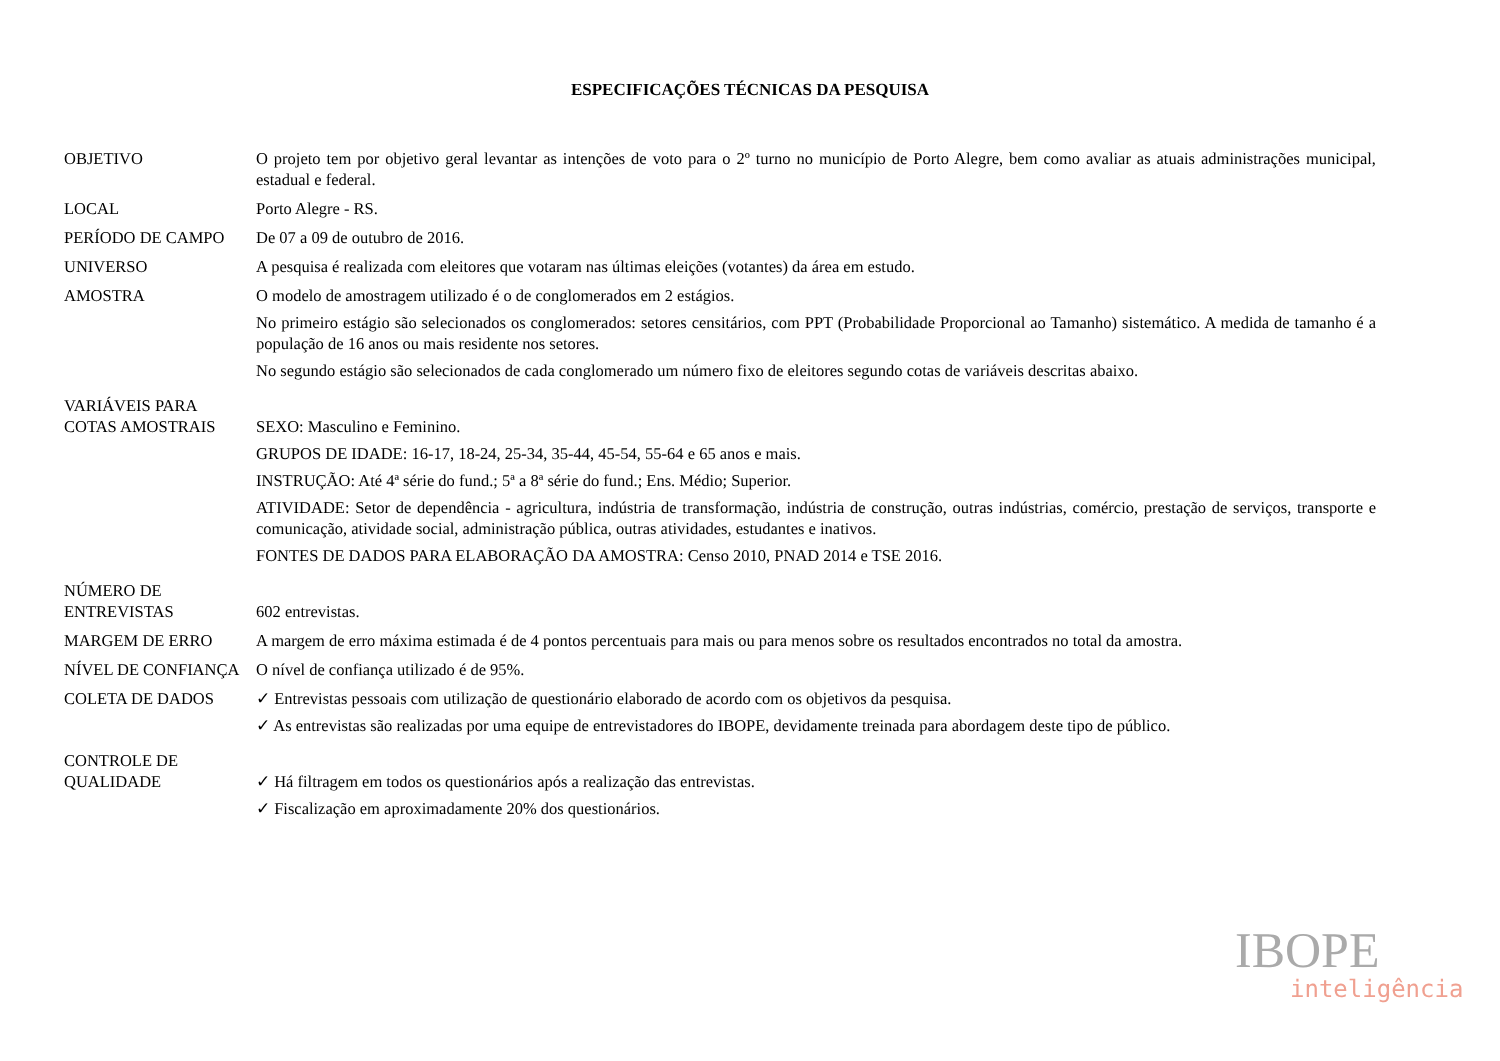ESPECIFICAÇÕES TÉCNICAS DA PESQUISA
OBJETIVO O projeto tem por objetivo geral levantar as intenções de voto para o 2º turno no município de Porto Alegre, bem como avaliar as atuais administrações municipal, estadual e federal.
LOCAL Porto Alegre - RS.
PERÍODO DE CAMPO De 07 a 09 de outubro de 2016.
UNIVERSO A pesquisa é realizada com eleitores que votaram nas últimas eleições (votantes) da área em estudo.
AMOSTRA O modelo de amostragem utilizado é o de conglomerados em 2 estágios.
No primeiro estágio são selecionados os conglomerados: setores censitários, com PPT (Probabilidade Proporcional ao Tamanho) sistemático. A medida de tamanho é a população de 16 anos ou mais residente nos setores.
No segundo estágio são selecionados de cada conglomerado um número fixo de eleitores segundo cotas de variáveis descritas abaixo.
VARIÁVEIS PARA
COTAS AMOSTRAIS
SEXO: Masculino e Feminino.
GRUPOS DE IDADE: 16-17, 18-24, 25-34, 35-44, 45-54, 55-64 e 65 anos e mais.
INSTRUÇÃO: Até 4ª série do fund.; 5ª a 8ª série do fund.; Ens. Médio; Superior.
ATIVIDADE: Setor de dependência - agricultura, indústria de transformação, indústria de construção, outras indústrias, comércio, prestação de serviços, transporte e comunicação, atividade social, administração pública, outras atividades, estudantes e inativos.
FONTES DE DADOS PARA ELABORAÇÃO DA AMOSTRA: Censo 2010, PNAD 2014 e TSE 2016.
NÚMERO DE
ENTREVISTAS
602 entrevistas.
MARGEM DE ERRO A margem de erro máxima estimada é de 4 pontos percentuais para mais ou para menos sobre os resultados encontrados no total da amostra.
NÍVEL DE CONFIANÇA O nível de confiança utilizado é de 95%.
COLETA DE DADOS ✓ Entrevistas pessoais com utilização de questionário elaborado de acordo com os objetivos da pesquisa.
✓ As entrevistas são realizadas por uma equipe de entrevistadores do IBOPE, devidamente treinada para abordagem deste tipo de público.
CONTROLE DE
QUALIDADE
✓ Há filtragem em todos os questionários após a realização das entrevistas.
✓ Fiscalização em aproximadamente 20% dos questionários.
IBOPE
inteligência